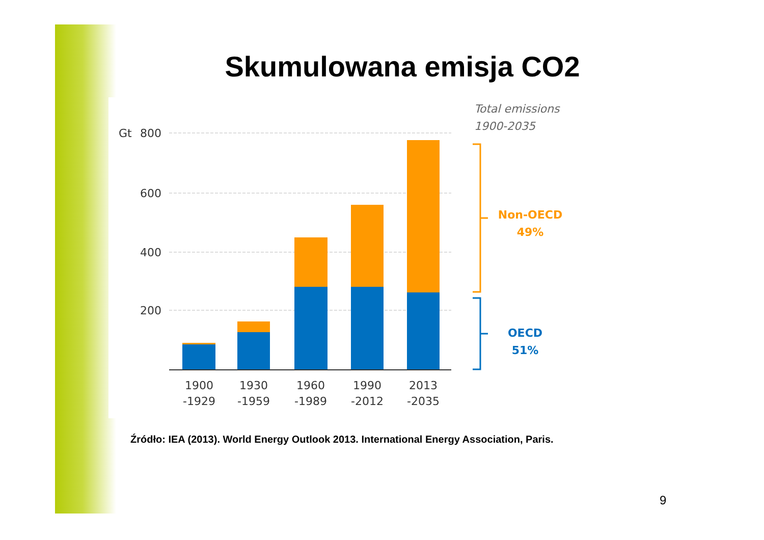Skumulowana emisja CO2
Gt
800
600
400
200
1900
-1929
1930
-1959
1960
-1989
1990
-2012
2013
-2035
Total emissions
1900-2035
Non-OECD
49%
OECD
51%
Źródło: IEA (2013). World Energy Outlook 2013. International Energy Association, Paris.
9